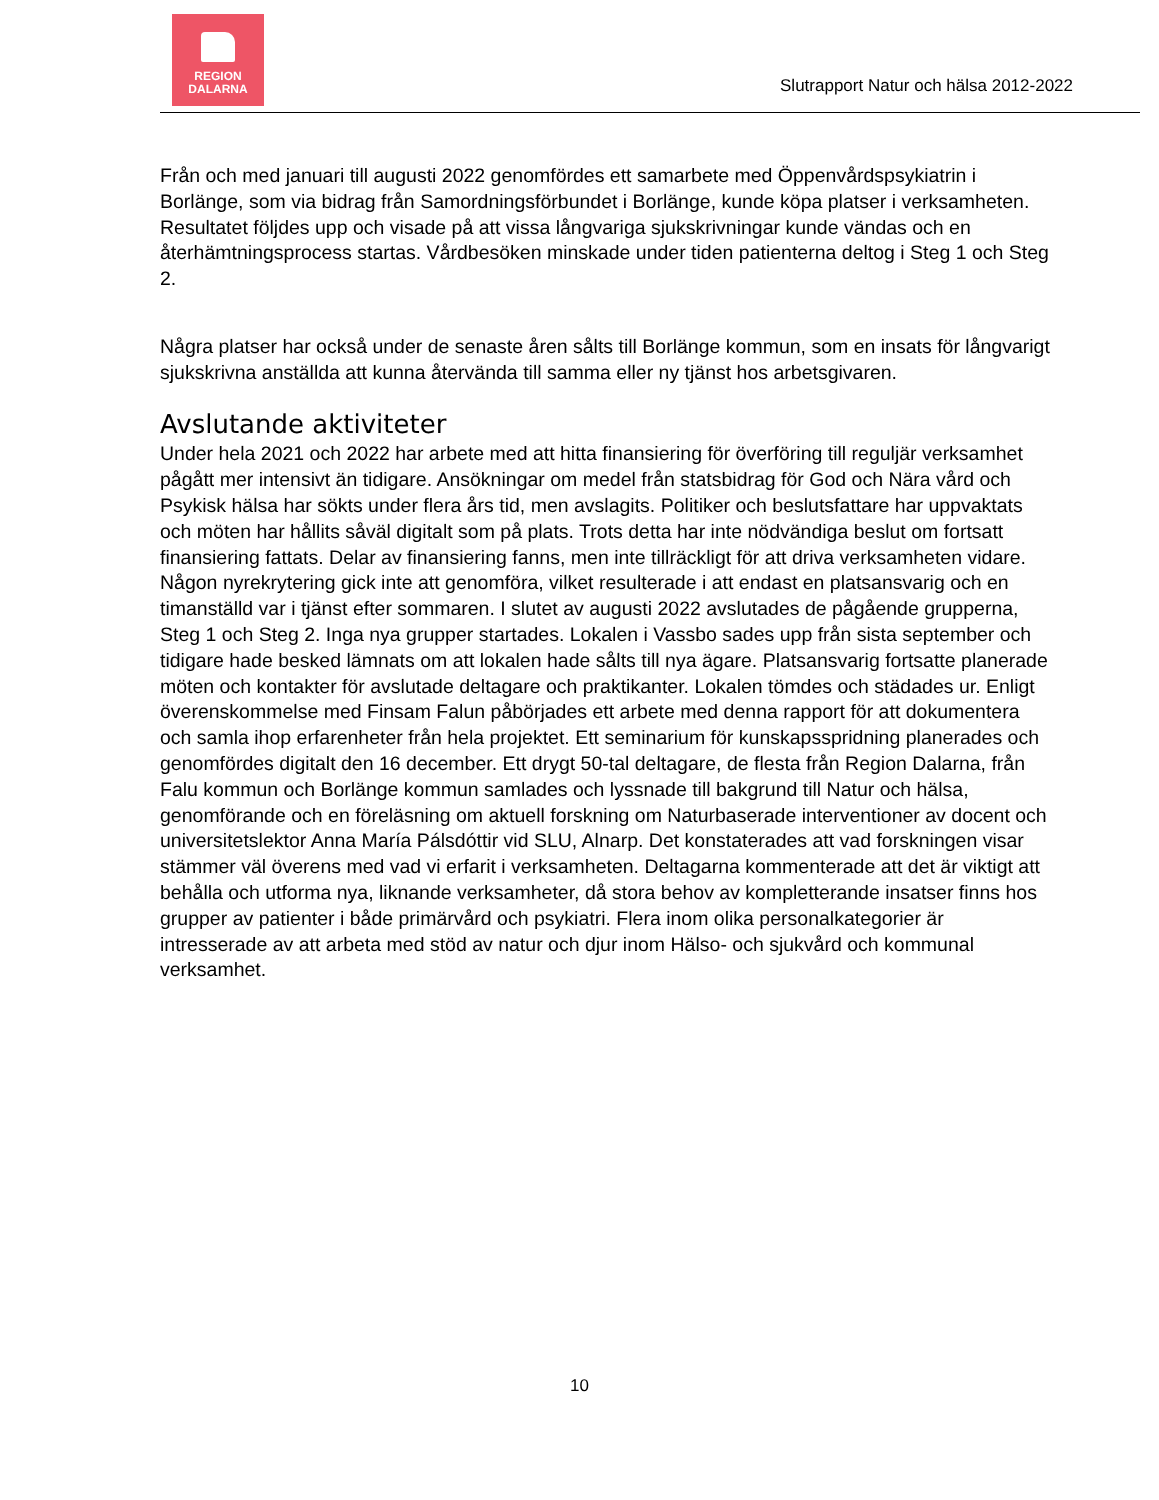REGION
DALARNA
Slutrapport Natur och hälsa 2012-2022
Från och med januari till augusti 2022 genomfördes ett samarbete med Öppenvårdspsykiatrin i Borlänge, som via bidrag från Samordningsförbundet i Borlänge, kunde köpa platser i verksamheten. Resultatet följdes upp och visade på att vissa långvariga sjukskrivningar kunde vändas och en återhämtningsprocess startas. Vårdbesöken minskade under tiden patienterna deltog i Steg 1 och Steg 2.
Några platser har också under de senaste åren sålts till Borlänge kommun, som en insats för långvarigt sjukskrivna anställda att kunna återvända till samma eller ny tjänst hos arbetsgivaren.
Avslutande aktiviteter
Under hela 2021 och 2022 har arbete med att hitta finansiering för överföring till reguljär verksamhet pågått mer intensivt än tidigare. Ansökningar om medel från statsbidrag för God och Nära vård och Psykisk hälsa har sökts under flera års tid, men avslagits. Politiker och beslutsfattare har uppvaktats och möten har hållits såväl digitalt som på plats. Trots detta har inte nödvändiga beslut om fortsatt finansiering fattats. Delar av finansiering fanns, men inte tillräckligt för att driva verksamheten vidare. Någon nyrekrytering gick inte att genomföra, vilket resulterade i att endast en platsansvarig och en timanställd var i tjänst efter sommaren. I slutet av augusti 2022 avslutades de pågående grupperna, Steg 1 och Steg 2. Inga nya grupper startades. Lokalen i Vassbo sades upp från sista september och tidigare hade besked lämnats om att lokalen hade sålts till nya ägare. Platsansvarig fortsatte planerade möten och kontakter för avslutade deltagare och praktikanter. Lokalen tömdes och städades ur. Enligt överenskommelse med Finsam Falun påbörjades ett arbete med denna rapport för att dokumentera och samla ihop erfarenheter från hela projektet. Ett seminarium för kunskapsspridning planerades och genomfördes digitalt den 16 december. Ett drygt 50-tal deltagare, de flesta från Region Dalarna, från Falu kommun och Borlänge kommun samlades och lyssnade till bakgrund till Natur och hälsa, genomförande och en föreläsning om aktuell forskning om Naturbaserade interventioner av docent och universitetslektor Anna María Pálsdóttir vid SLU, Alnarp. Det konstaterades att vad forskningen visar stämmer väl överens med vad vi erfarit i verksamheten. Deltagarna kommenterade att det är viktigt att behålla och utforma nya, liknande verksamheter, då stora behov av kompletterande insatser finns hos grupper av patienter i både primärvård och psykiatri. Flera inom olika personalkategorier är intresserade av att arbeta med stöd av natur och djur inom Hälso- och sjukvård och kommunal verksamhet.
10